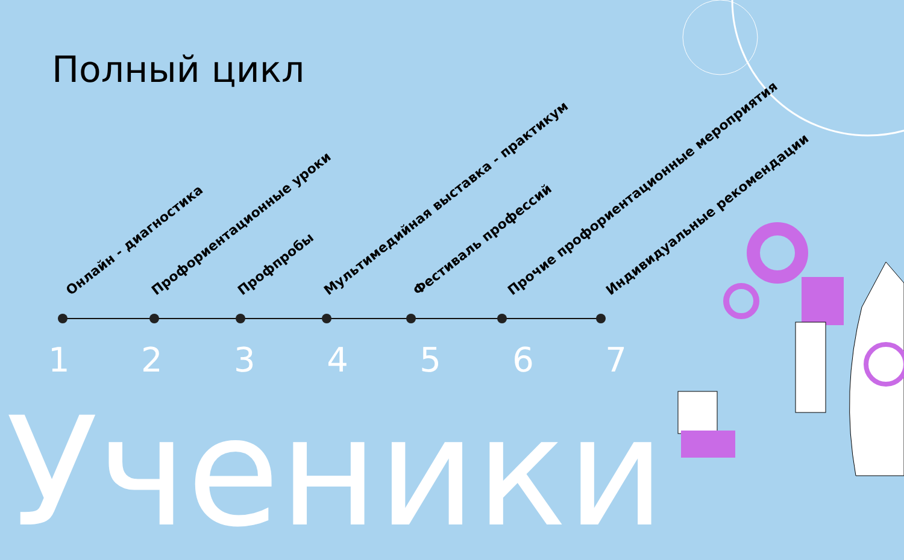Полный цикл
Онлайн - диагностика Профориентационные уроки Профпробы Мультимедийная выставка - практикум Фестиваль профессий Прочие профориентационные мероприятия Индивидуальные рекомендации
1 2 3 4 5 6 7
Ученики